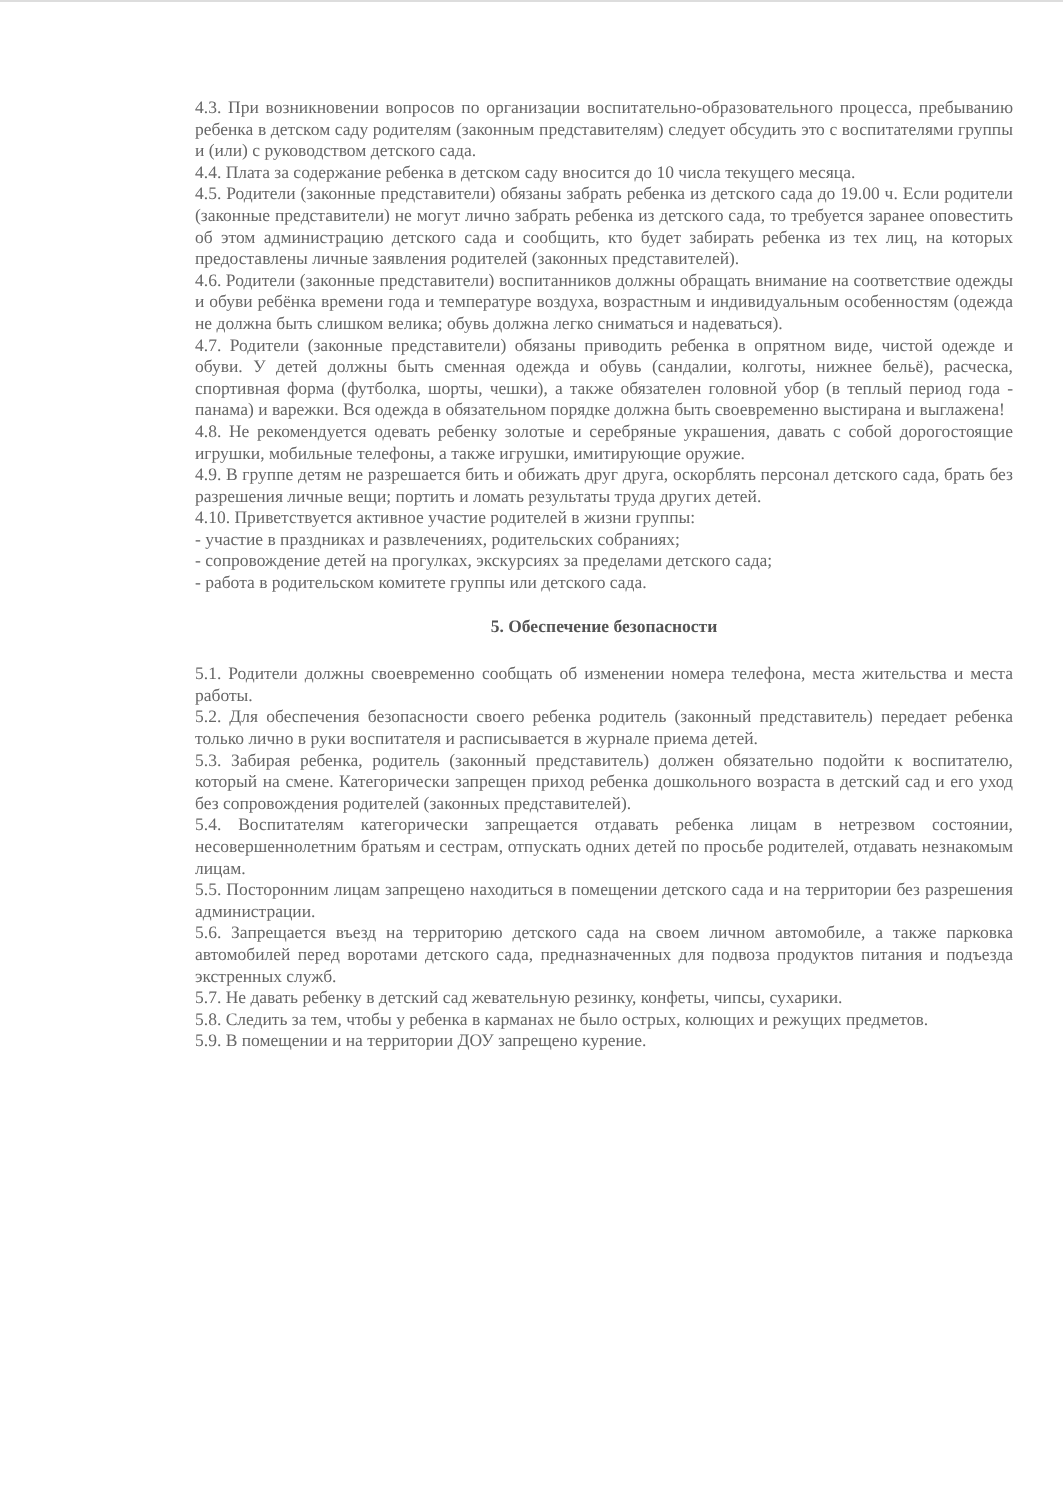4.3. При возникновении вопросов по организации воспитательно-образовательного процесса, пребыванию ребенка в детском саду родителям (законным представителям) следует обсудить это с воспитателями группы и (или) с руководством детского сада.
4.4. Плата за содержание ребенка в детском саду вносится до 10 числа текущего месяца.
4.5. Родители (законные представители) обязаны забрать ребенка из детского сада до 19.00 ч. Если родители (законные представители) не могут лично забрать ребенка из детского сада, то требуется заранее оповестить об этом администрацию детского сада и сообщить, кто будет забирать ребенка из тех лиц, на которых предоставлены личные заявления родителей (законных представителей).
4.6. Родители (законные представители) воспитанников должны обращать внимание на соответствие одежды и обуви ребёнка времени года и температуре воздуха, возрастным и индивидуальным особенностям (одежда не должна быть слишком велика; обувь должна легко сниматься и надеваться).
4.7. Родители (законные представители) обязаны приводить ребенка в опрятном виде, чистой одежде и обуви. У детей должны быть сменная одежда и обувь (сандалии, колготы, нижнее бельё), расческа, спортивная форма (футболка, шорты, чешки), а также обязателен головной убор (в теплый период года - панама) и варежки. Вся одежда в обязательном порядке должна быть своевременно выстирана и выглажена!
4.8. Не рекомендуется одевать ребенку золотые и серебряные украшения, давать с собой дорогостоящие игрушки, мобильные телефоны, а также игрушки, имитирующие оружие.
4.9. В группе детям не разрешается бить и обижать друг друга, оскорблять персонал детского сада, брать без разрешения личные вещи; портить и ломать результаты труда других детей.
4.10. Приветствуется активное участие родителей в жизни группы:
- участие в праздниках и развлечениях, родительских собраниях;
- сопровождение детей на прогулках, экскурсиях за пределами детского сада;
- работа в родительском комитете группы или детского сада.
5. Обеспечение безопасности
5.1. Родители должны своевременно сообщать об изменении номера телефона, места жительства и места работы.
5.2. Для обеспечения безопасности своего ребенка родитель (законный представитель) передает ребенка только лично в руки воспитателя и расписывается в журнале приема детей.
5.3. Забирая ребенка, родитель (законный представитель) должен обязательно подойти к воспитателю, который на смене. Категорически запрещен приход ребенка дошкольного возраста в детский сад и его уход без сопровождения родителей (законных представителей).
5.4. Воспитателям категорически запрещается отдавать ребенка лицам в нетрезвом состоянии, несовершеннолетним братьям и сестрам, отпускать одних детей по просьбе родителей, отдавать незнакомым лицам.
5.5. Посторонним лицам запрещено находиться в помещении детского сада и на территории без разрешения администрации.
5.6. Запрещается въезд на территорию детского сада на своем личном автомобиле, а также парковка автомобилей перед воротами детского сада, предназначенных для подвоза продуктов питания и подъезда экстренных служб.
5.7. Не давать ребенку в детский сад жевательную резинку, конфеты, чипсы, сухарики.
5.8. Следить за тем, чтобы у ребенка в карманах не было острых, колющих и режущих предметов.
5.9. В помещении и на территории ДОУ запрещено курение.